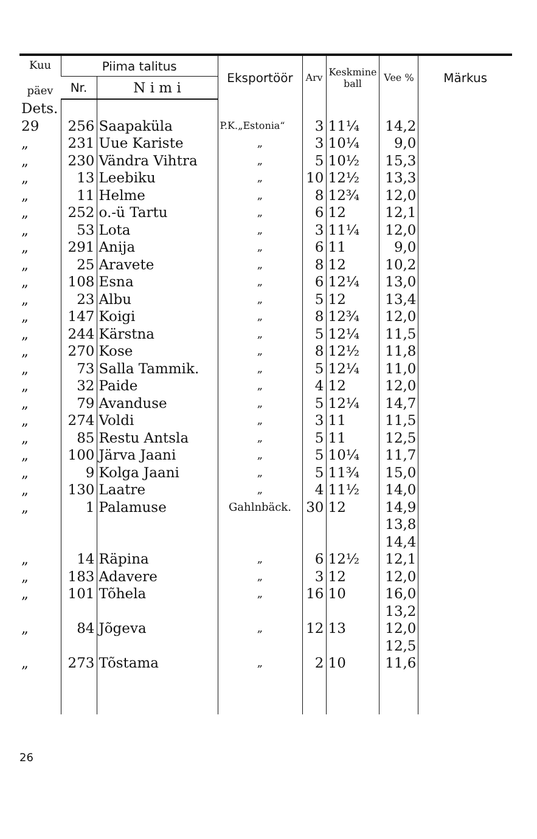| Kuu päev | Piima talitus | | Eksportöör | Arv | Keskmine ball | Vee % | Märkus |
| --- | --- | --- | --- | --- | --- | --- | --- |
| | Nr. | N i m i | | | | | |
| Dets. | | | | | | | |
| 29 | 256 | Saapaküla | P.K.„Estonia“ | 3 | 11¼ | 14,2 | |
| „ | 231 | Uue Kariste | „ | 3 | 10¼ | 9,0 | |
| „ | 230 | Vändra Vihtra | „ | 5 | 10½ | 15,3 | |
| „ | 13 | Leebiku | „ | 10 | 12½ | 13,3 | |
| „ | 11 | Helme | „ | 8 | 12¾ | 12,0 | |
| „ | 252 | o.-ü Tartu | „ | 6 | 12 | 12,1 | |
| „ | 53 | Lota | „ | 3 | 11¼ | 12,0 | |
| „ | 291 | Anija | „ | 6 | 11 | 9,0 | |
| „ | 25 | Aravete | „ | 8 | 12 | 10,2 | |
| „ | 108 | Esna | „ | 6 | 12¼ | 13,0 | |
| „ | 23 | Albu | „ | 5 | 12 | 13,4 | |
| „ | 147 | Koigi | „ | 8 | 12¾ | 12,0 | |
| „ | 244 | Kärstna | „ | 5 | 12¼ | 11,5 | |
| „ | 270 | Kose | „ | 8 | 12½ | 11,8 | |
| „ | 73 | Salla Tammik. | „ | 5 | 12¼ | 11,0 | |
| „ | 32 | Paide | „ | 4 | 12 | 12,0 | |
| „ | 79 | Avanduse | „ | 5 | 12¼ | 14,7 | |
| „ | 274 | Voldi | „ | 3 | 11 | 11,5 | |
| „ | 85 | Restu Antsla | „ | 5 | 11 | 12,5 | |
| „ | 100 | Järva Jaani | „ | 5 | 10¼ | 11,7 | |
| „ | 9 | Kolga Jaani | „ | 5 | 11¾ | 15,0 | |
| „ | 130 | Laatre | „ | 4 | 11½ | 14,0 | |
| „ | 1 | Palamuse | Gahlnbäck. | 30 | 12 | 14,9 | |
| | | | | | | 13,8 | |
| | | | | | | 14,4 | |
| „ | 14 | Räpina | „ | 6 | 12½ | 12,1 | |
| „ | 183 | Adavere | „ | 3 | 12 | 12,0 | |
| „ | 101 | Tõhela | „ | 16 | 10 | 16,0 | |
| | | | | | | 13,2 | |
| „ | 84 | Jõgeva | „ | 12 | 13 | 12,0 | |
| | | | | | | 12,5 | |
| „ | 273 | Tõstama | „ | 2 | 10 | 11,6 | |
26